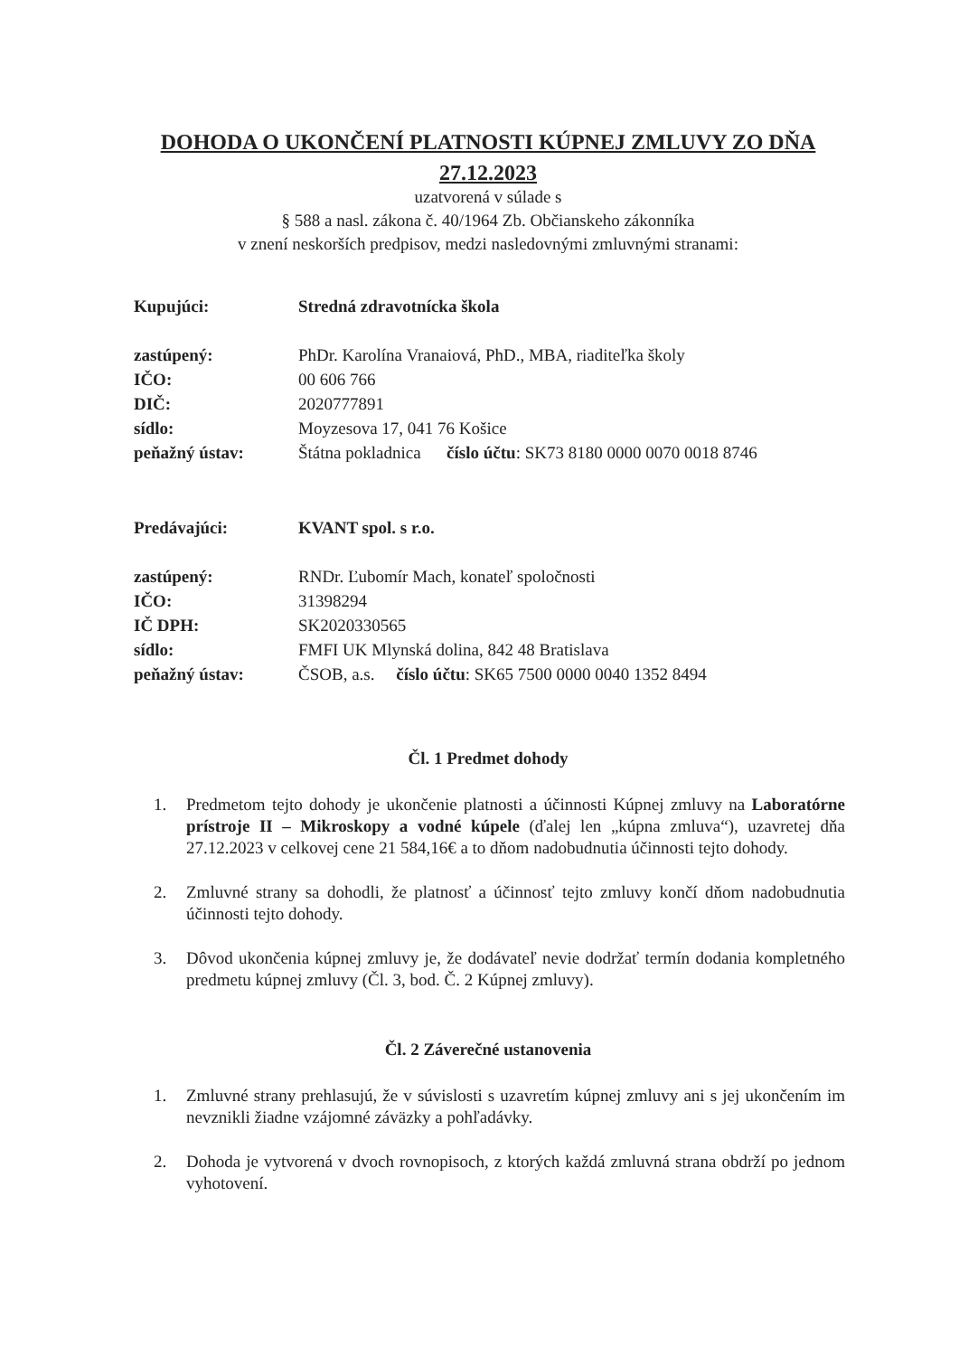DOHODA O UKONČENÍ PLATNOSTI KÚPNEJ ZMLUVY ZO DŇA
27.12.2023
uzatvorená v súlade s
§ 588 a nasl. zákona č. 40/1964 Zb. Občianskeho zákonníka
v znení neskorších predpisov, medzi nasledovnými zmluvnými stranami:
Kupujúci: Stredná zdravotnícka škola
zastúpený: PhDr. Karolína Vranaiová, PhD., MBA, riaditeľka školy
IČO: 00 606 766
DIČ: 2020777891
sídlo: Moyzesova 17, 041 76 Košice
peňažný ústav: Štátna pokladnica číslo účtu: SK73 8180 0000 0070 0018 8746
Predávajúci: KVANT spol. s r.o.
zastúpený: RNDr. Ľubomír Mach, konateľ spoločnosti
IČO: 31398294
IČ DPH: SK2020330565
sídlo: FMFI UK Mlynská dolina, 842 48 Bratislava
peňažný ústav: ČSOB, a.s. číslo účtu: SK65 7500 0000 0040 1352 8494
Čl. 1 Predmet dohody
1. Predmetom tejto dohody je ukončenie platnosti a účinnosti Kúpnej zmluvy na Laboratórne prístroje II – Mikroskopy a vodné kúpele (ďalej len „kúpna zmluva“), uzavretej dňa 27.12.2023 v celkovej cene 21 584,16€ a to dňom nadobudnutia účinnosti tejto dohody.
2. Zmluvné strany sa dohodli, že platnosť a účinnosť tejto zmluvy končí dňom nadobudnutia účinnosti tejto dohody.
3. Dôvod ukončenia kúpnej zmluvy je, že dodávateľ nevie dodržať termín dodania kompletného predmetu kúpnej zmluvy (Čl. 3, bod. Č. 2 Kúpnej zmluvy).
Čl. 2 Záverečné ustanovenia
1. Zmluvné strany prehlasujú, že v súvislosti s uzavretím kúpnej zmluvy ani s jej ukončením im nevznikli žiadne vzájomné záväzky a pohľadávky.
2. Dohoda je vytvorená v dvoch rovnopisoch, z ktorých každá zmluvná strana obdrží po jednom vyhotovení.